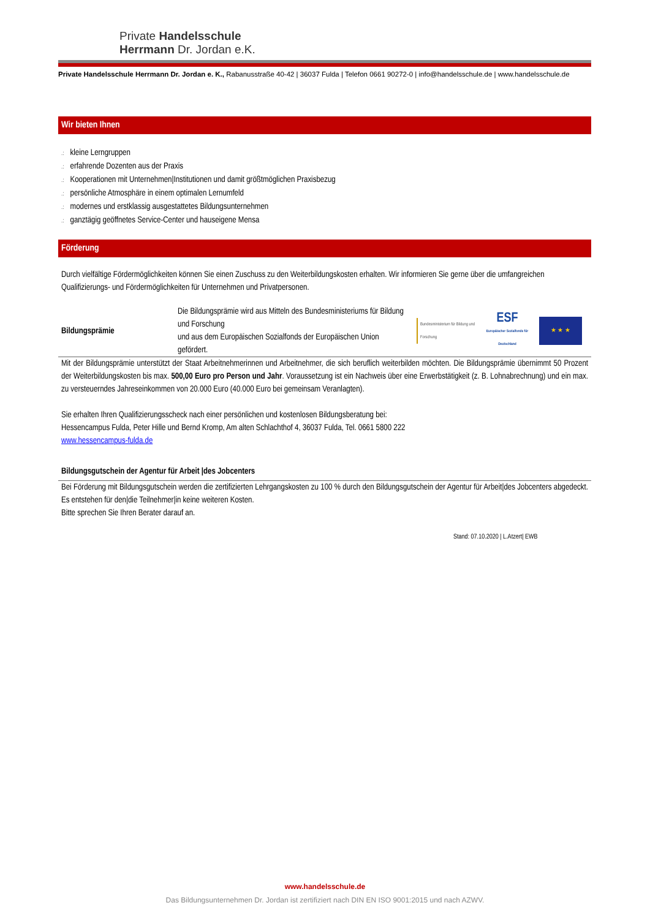Private Handelsschule
Herrmann Dr. Jordan e.K.
Private Handelsschule Herrmann Dr. Jordan e. K., Rabanusstraße 40-42 | 36037 Fulda | Telefon 0661 90272-0 | info@handelsschule.de | www.handelsschule.de
Wir bieten Ihnen
.: kleine Lerngruppen
.: erfahrende Dozenten aus der Praxis
.: Kooperationen mit Unternehmen|Institutionen und damit größtmöglichen Praxisbezug
.: persönliche Atmosphäre in einem optimalen Lernumfeld
.: modernes und erstklassig ausgestattetes Bildungsunternehmen
.: ganztägig geöffnetes Service-Center und hauseigene Mensa
Förderung
Durch vielfältige Fördermöglichkeiten können Sie einen Zuschuss zu den Weiterbildungskosten erhalten. Wir informieren Sie gerne über die umfangreichen Qualifizierungs- und Fördermöglichkeiten für Unternehmen und Privatpersonen.
Bildungsprämie
Die Bildungsprämie wird aus Mitteln des Bundesministeriums für Bildung und Forschung
und aus dem Europäischen Sozialfonds der Europäischen Union gefördert.
Bundesministerium für Bildung und Forschung
ESF
Europäischer Sozialfonds für Deutschland
★ ★ ★
Mit der Bildungsprämie unterstützt der Staat Arbeitnehmerinnen und Arbeitnehmer, die sich beruflich weiterbilden möchten. Die Bildungsprämie übernimmt 50 Prozent der Weiterbildungskosten bis max. 500,00 Euro pro Person und Jahr. Voraussetzung ist ein Nachweis über eine Erwerbstätigkeit (z. B. Lohnabrechnung) und ein max. zu versteuerndes Jahreseinkommen von 20.000 Euro (40.000 Euro bei gemeinsam Veranlagten).
Sie erhalten Ihren Qualifizierungsscheck nach einer persönlichen und kostenlosen Bildungsberatung bei:
Hessencampus Fulda, Peter Hille und Bernd Kromp, Am alten Schlachthof 4, 36037 Fulda, Tel. 0661 5800 222
www.hessencampus-fulda.de
Bildungsgutschein der Agentur für Arbeit |des Jobcenters
Bei Förderung mit Bildungsgutschein werden die zertifizierten Lehrgangskosten zu 100 % durch den Bildungsgutschein der Agentur für Arbeit|des Jobcenters abgedeckt. Es entstehen für den|die Teilnehmer|in keine weiteren Kosten.
Bitte sprechen Sie Ihren Berater darauf an.
Stand: 07.10.2020 | L.Atzert| EWB
www.handelsschule.de
Das Bildungsunternehmen Dr. Jordan ist zertifiziert nach DIN EN ISO 9001:2015 und nach AZWV.